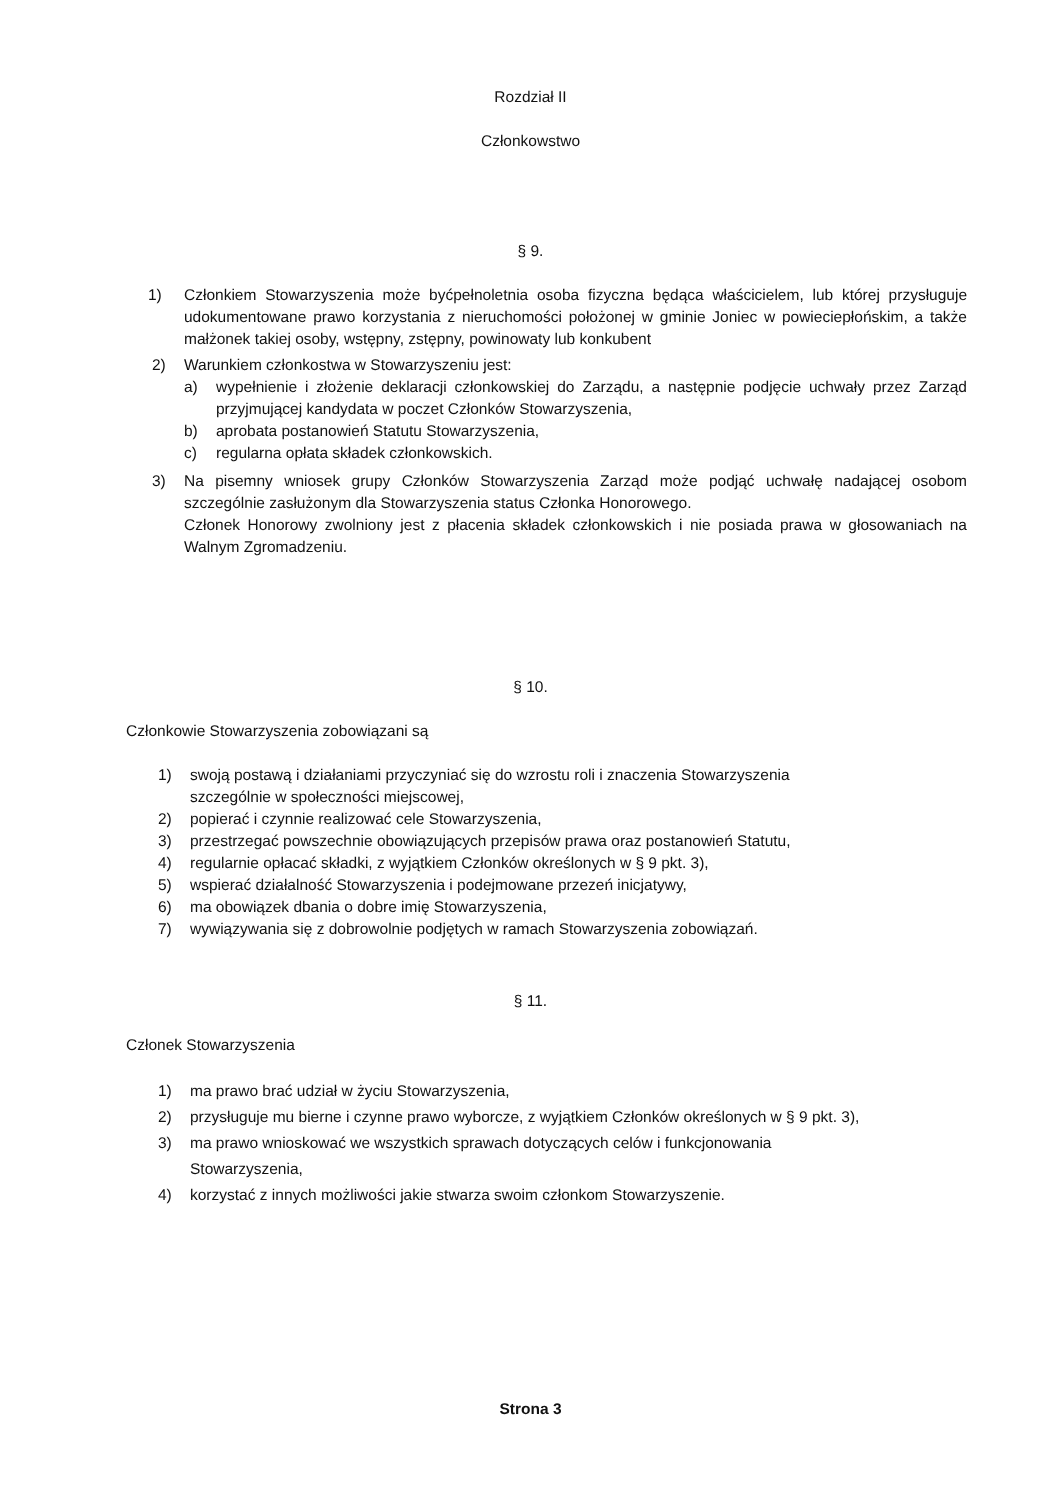Rozdział II
Członkowstwo
§ 9.
1) Członkiem Stowarzyszenia może byćpełnoletnia osoba fizyczna będąca właścicielem, lub której przysługuje udokumentowane prawo korzystania z nieruchomości położonej w gminie Joniec w powieciepłońskim, a także małżonek takiej osoby, wstępny, zstępny, powinowaty lub konkubent
2) Warunkiem członkostwa w Stowarzyszeniu jest:
a) wypełnienie i złożenie deklaracji członkowskiej do Zarządu, a następnie podjęcie uchwały przez Zarząd przyjmującej kandydata w poczet Członków Stowarzyszenia,
b) aprobata postanowień Statutu Stowarzyszenia,
c) regularna opłata składek członkowskich.
3) Na pisemny wniosek grupy Członków Stowarzyszenia Zarząd może podjąć uchwałę nadającej osobom szczególnie zasłużonym dla Stowarzyszenia status Członka Honorowego.
Członek Honorowy zwolniony jest z płacenia składek członkowskich i nie posiada prawa w głosowaniach na Walnym Zgromadzeniu.
§ 10.
Członkowie Stowarzyszenia zobowiązani są
1) swoją postawą i działaniami przyczyniać się do wzrostu roli i znaczenia Stowarzyszenia
szczególnie w społeczności miejscowej,
2) popierać i czynnie realizować cele Stowarzyszenia,
3) przestrzegać powszechnie obowiązujących przepisów prawa oraz postanowień Statutu,
4) regularnie opłacać składki, z wyjątkiem Członków określonych w § 9 pkt. 3),
5) wspierać działalność Stowarzyszenia i podejmowane przezeń inicjatywy,
6) ma obowiązek dbania o dobre imię Stowarzyszenia,
7) wywiązywania się z dobrowolnie podjętych w ramach Stowarzyszenia zobowiązań.
§ 11.
Członek Stowarzyszenia
1) ma prawo brać udział w życiu Stowarzyszenia,
2) przysługuje mu bierne i czynne prawo wyborcze, z wyjątkiem Członków określonych w § 9 pkt. 3),
3) ma prawo wnioskować we wszystkich sprawach dotyczących celów i funkcjonowania
Stowarzyszenia,
4) korzystać z innych możliwości jakie stwarza swoim członkom Stowarzyszenie.
Strona 3